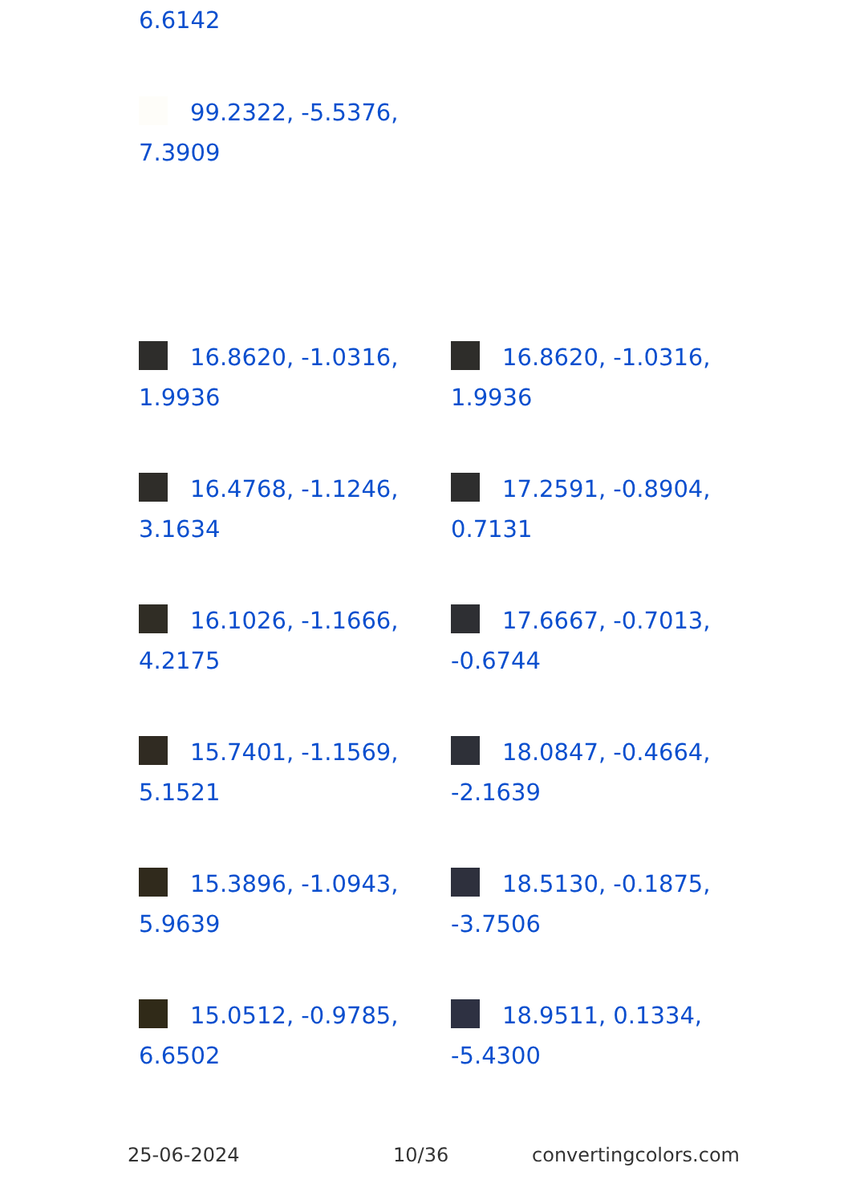6.6142
99.2322, -5.5376, 7.3909
16.8620, -1.0316, 1.9936
16.8620, -1.0316, 1.9936
16.4768, -1.1246, 3.1634
17.2591, -0.8904, 0.7131
16.1026, -1.1666, 4.2175
17.6667, -0.7013, -0.6744
15.7401, -1.1569, 5.1521
18.0847, -0.4664, -2.1639
15.3896, -1.0943, 5.9639
18.5130, -0.1875, -3.7506
15.0512, -0.9785, 6.6502
18.9511, 0.1334, -5.4300
25-06-2024 10/36 convertingcolors.com